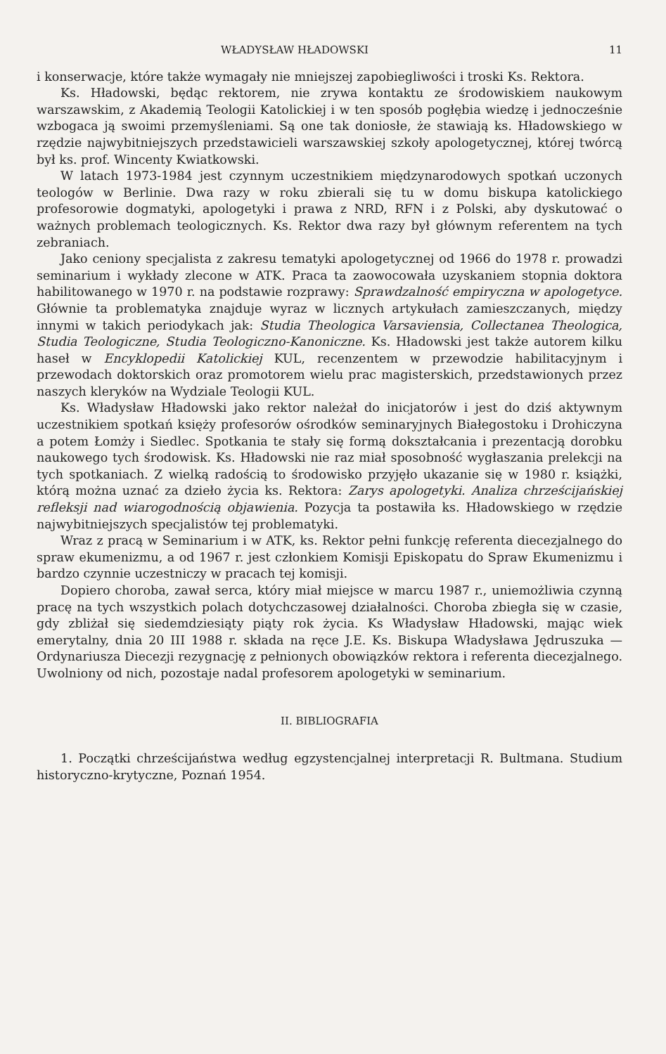WŁADYSŁAW HŁADOWSKI 11
i konserwacje, które także wymagały nie mniejszej zapobiegliwości i troski Ks. Rektora.
Ks. Hładowski, będąc rektorem, nie zrywa kontaktu ze środowiskiem naukowym warszawskim, z Akademią Teologii Katolickiej i w ten sposób pogłębia wiedzę i jednocześnie wzbogaca ją swoimi przemyśleniami. Są one tak doniosłe, że stawiają ks. Hładowskiego w rzędzie najwybitniejszych przedstawicieli warszawskiej szkoły apologetycznej, której twórcą był ks. prof. Wincenty Kwiatkowski.
W latach 1973-1984 jest czynnym uczestnikiem międzynarodowych spotkań uczonych teologów w Berlinie. Dwa razy w roku zbierali się tu w domu biskupa katolickiego profesorowie dogmatyki, apologetyki i prawa z NRD, RFN i z Polski, aby dyskutować o ważnych problemach teologicznych. Ks. Rektor dwa razy był głównym referentem na tych zebraniach.
Jako ceniony specjalista z zakresu tematyki apologetycznej od 1966 do 1978 r. prowadzi seminarium i wykłady zlecone w ATK. Praca ta zaowocowała uzyskaniem stopnia doktora habilitowanego w 1970 r. na podstawie rozprawy: Sprawdzalność empiryczna w apologetyce. Głównie ta problematyka znajduje wyraz w licznych artykułach zamieszczanych, między innymi w takich periodykach jak: Studia Theologica Varsaviensia, Collectanea Theologica, Studia Teologiczne, Studia Teologiczno-Kanoniczne. Ks. Hładowski jest także autorem kilku haseł w Encyklopedii Katolickiej KUL, recenzentem w przewodzie habilitacyjnym i przewodach doktorskich oraz promotorem wielu prac magisterskich, przedstawionych przez naszych kleryków na Wydziale Teologii KUL.
Ks. Władysław Hładowski jako rektor należał do inicjatorów i jest do dziś aktywnym uczestnikiem spotkań księży profesorów ośrodków seminaryjnych Białegostoku i Drohiczyna a potem Łomży i Siedlec. Spotkania te stały się formą dokształcania i prezentacją dorobku naukowego tych środowisk. Ks. Hładowski nie raz miał sposobność wygłaszania prelekcji na tych spotkaniach. Z wielką radością to środowisko przyjęło ukazanie się w 1980 r. książki, którą można uznać za dzieło życia ks. Rektora: Zarys apologetyki. Analiza chrześcijańskiej refleksji nad wiarogodnością objawienia. Pozycja ta postawiła ks. Hładowskiego w rzędzie najwybitniejszych specjalistów tej problematyki.
Wraz z pracą w Seminarium i w ATK, ks. Rektor pełni funkcję referenta diecezjalnego do spraw ekumenizmu, a od 1967 r. jest członkiem Komisji Episkopatu do Spraw Ekumenizmu i bardzo czynnie uczestniczy w pracach tej komisji.
Dopiero choroba, zawał serca, który miał miejsce w marcu 1987 r., uniemożliwia czynną pracę na tych wszystkich polach dotychczasowej działalności. Choroba zbiegła się w czasie, gdy zbliżał się siedemdziesiąty piąty rok życia. Ks Władysław Hładowski, mając wiek emerytalny, dnia 20 III 1988 r. składa na ręce J.E. Ks. Biskupa Władysława Jędruszuka — Ordynariusza Diecezji rezygnację z pełnionych obowiązków rektora i referenta diecezjalnego. Uwolniony od nich, pozostaje nadal profesorem apologetyki w seminarium.
II. BIBLIOGRAFIA
1. Początki chrześcijaństwa według egzystencjalnej interpretacji R. Bultmana. Studium historyczno-krytyczne, Poznań 1954.